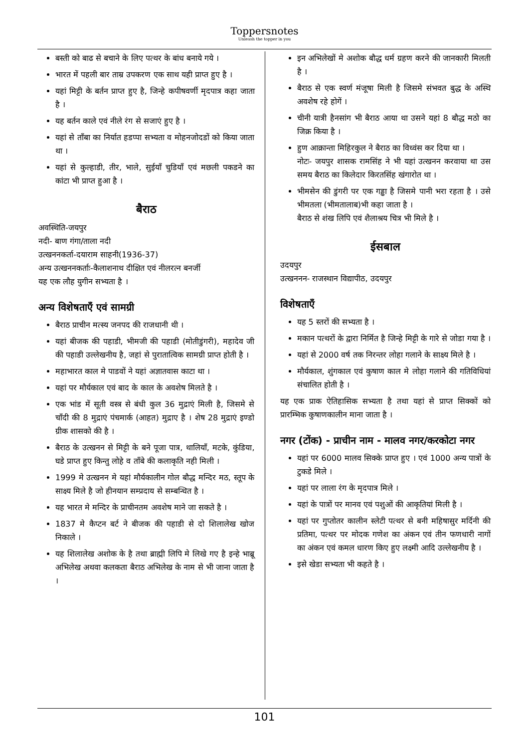Toppersnotes
Unleash the topper in you
बस्ती को बाढ से बचाने के लिए पत्थर के बांध बनाये गये ।
भारत में पहली बार ताम्र उपकरण एक साथ यही प्राप्त हुए है ।
यहां मिट्टी के बर्तन प्राप्त हुए है, जिन्हे कपीषवर्णी मृदपात्र कहा जाता है ।
यह बर्तन काले एवं नीले रंग से सजाएं हुए है ।
यहां से ताँबा का निर्यात हडप्पा सभ्यता व मोहनजोदडों को किया जाता था ।
यहां से कुल्हाडी, तीर, भाले, सुईयाँ चुडियाँ एवं मछली पकडने का कांटा भी प्राप्त हुआ है ।
बैराठ
अवस्थिति-जयपुर
नदी- बाण गंगा/ताला नदी
उत्खननकर्ता-दयाराम साहनी(1936-37)
अन्य उत्खननकर्ताः-कैलाशनाथ दीक्षित एवं नीलरत्न बनर्जी
यह एक लौह युगीन सभ्यता है ।
अन्य विशेषताएँ एवं सामग्री
बैराठ प्राचीन मत्स्य जनपद की राजधानी थी ।
यहां बीजक की पहाडी, भीमजी की पहाडी (मोतीडुंगरी), महादेव जी की पहाडी उल्लेखनीय है, जहां से पुरातात्विक सामग्री प्राप्त होती है ।
महाभारत काल मे पाडवों ने यहां अज्ञातवास काटा था ।
यहां पर मौर्यकाल एवं बाद के काल के अवशेष मिलते है ।
एक भांड में सूती वस्त्र से बंधी कुल 36 मुद्राएं मिली है, जिसमे से चाँदी की 8 मुद्राएं पंचमार्क (आहत) मुद्राए है । शेष 28 मुद्राएं इण्डो ग्रीक शासको की है ।
बैराठ के उत्खनन से मिट्टी के बने पूजा पात्र, थालियाँ, मटके, कुंडिया, घडे प्राप्त हुए किन्तु लोहे व ताँबे की कलाकृति नही मिली ।
1999 मे उत्खनन मे यहां मौर्यकालीन गोल बौद्ध मन्दिर मठ, स्तूप के साक्ष्य मिले है जो हीनयान सम्प्रदाय से सम्बन्धित है ।
यह भारत मे मन्दिर के प्राचीनतम अवशेष माने जा सकते है ।
1837 मे कैप्टन बर्ट ने बीजक की पहाडी से दो शिलालेख खोज निकाले ।
यह शिलालेख अशोक के है तथा ब्राह्मी लिपि मे लिखे गए है इन्हे भाब्रू अभिलेख अथवा कलकता बैराठ अभिलेख के नाम से भी जाना जाता है ।
इन अभिलेखों मे अशोक बौद्ध धर्म ग्रहण करने की जानकारी मिलती है ।
बैराठ से एक स्वर्ण मंजूषा मिली है जिसमे संभवत बुद्ध के अस्थि अवशेष रहे होगें ।
चीनी यात्री हैनसांग भी बैराठ आया था उसने यहां 8 बौद्ध मठो का जिक्र किया है ।
हुण आक्रान्ता मिहिरकुल ने बैराठ का विध्वंस कर दिया था ।
नोटः- जयपुर शासक रामसिंह ने भी यहां उत्खनन करवाया था उस समय बैराठ का किलेदार किरतसिंह खंगारोत था ।
भीमसेन की डुंगरी पर एक गड्ढा है जिसमे पानी भरा रहता है । उसे भीमतला (भीमतालाब)भी कहा जाता है ।
बैराठ से शंख लिपि एवं शैलाश्रय चित्र भी मिले है ।
ईसबाल
उदयपुर
उत्खननन- राजस्थान विद्यापीठ, उदयपुर
विशेषताएँ
यह 5 स्तरों की सभ्यता है ।
मकान पत्थरों के द्वारा निर्मित है जिन्हे मिट्टी के गारे से जोडा गया है ।
यहां से 2000 वर्ष तक निरन्तर लोहा गलाने के साक्ष्य मिले है ।
मौर्यकाल, शुंगकाल एवं कुषाण काल मे लोहा गलाने की गतिविधियां संचालित होती है ।
यह एक प्राक ऐतिहासिक सभ्यता है तथा यहां से प्राप्त सिक्कों को प्रारम्भिक कुषाणकालीन माना जाता है ।
नगर (टोंक) - प्राचीन नाम - मालव नगर/करकोटा नगर
यहां पर 6000 मालव सिक्के प्राप्त हुए । एवं 1000 अन्य पात्रों के टुकडे मिले ।
यहां पर लाला रंग के मृदपात्र मिले ।
यहां के पात्रों पर मानव एवं पशुओं की आकृतियां मिली है ।
यहां पर गुप्तोतर कालीन स्लेटी पत्थर से बनी महिषासुर मर्दिनी की प्रतिमा, पत्थर पर मोदक गणेश का अंकन एवं तीन फणधारी नागों का अंकन एवं कमल धारण किए हुए लक्ष्मी आदि उल्लेखनीय है ।
इसे खेडा सभ्यता भी कहते है ।
101